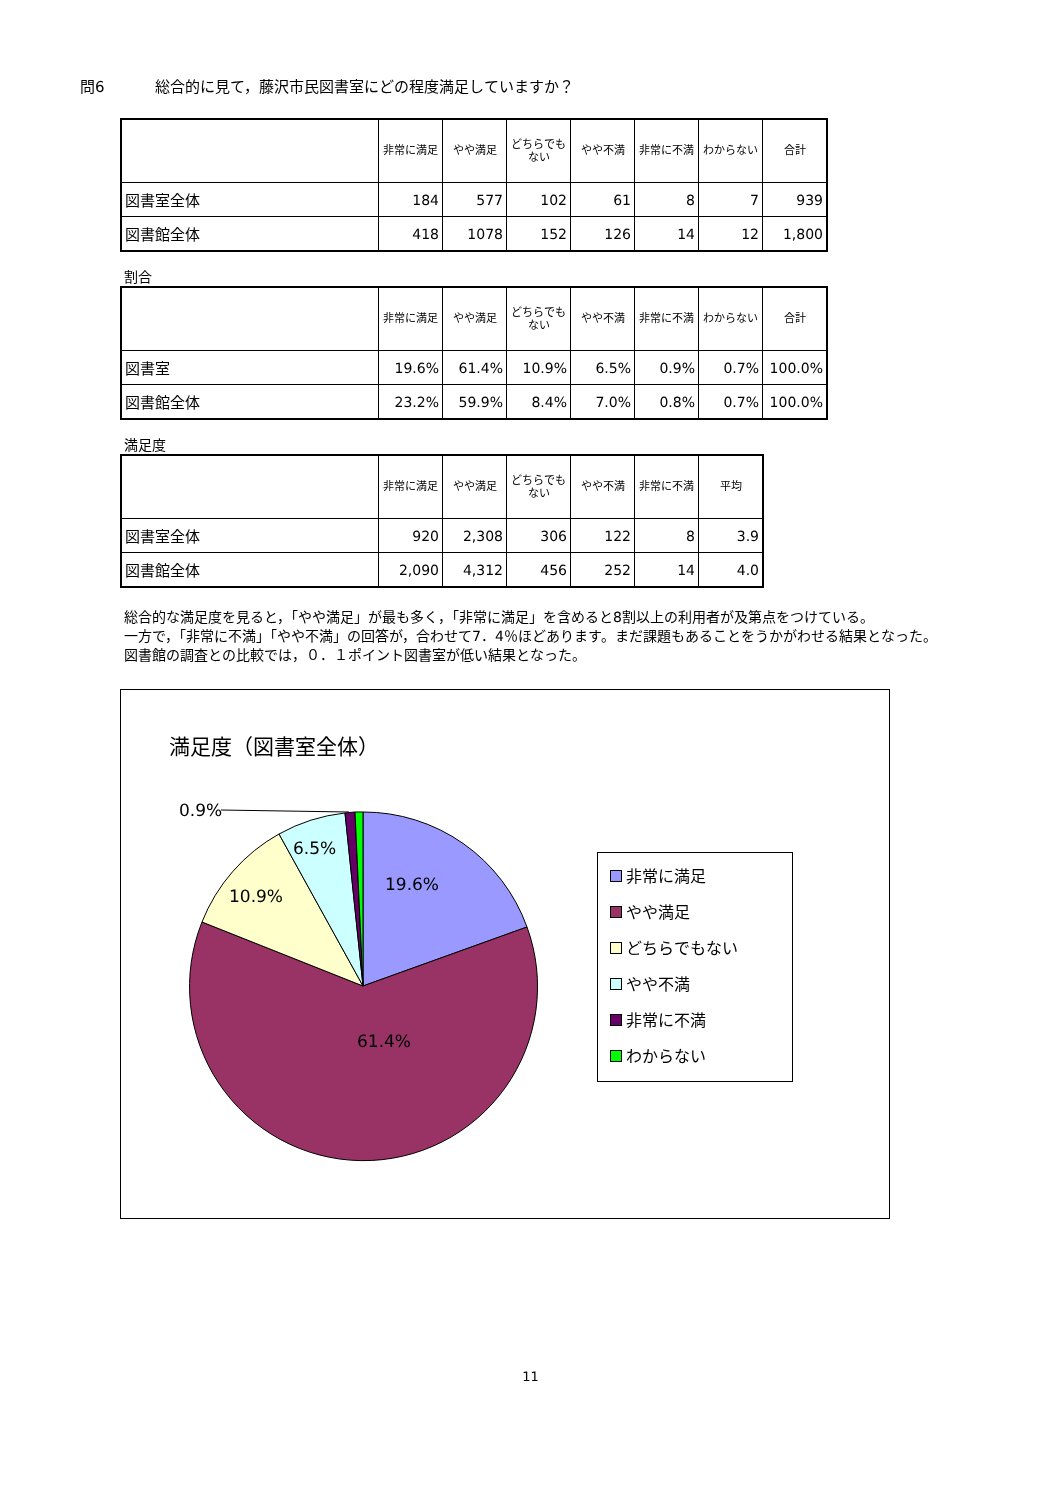問6 総合的に見て，藤沢市民図書室にどの程度満足していますか？
| | 非常に満足 | やや満足 | どちらでもない | やや不満 | 非常に不満 | わからない | 合計 |
| --- | --- | --- | --- | --- | --- | --- | --- |
| 図書室全体 | 184 | 577 | 102 | 61 | 8 | 7 | 939 |
| 図書館全体 | 418 | 1078 | 152 | 126 | 14 | 12 | 1,800 |
割合
| | 非常に満足 | やや満足 | どちらでもない | やや不満 | 非常に不満 | わからない | 合計 |
| --- | --- | --- | --- | --- | --- | --- | --- |
| 図書室 | 19.6% | 61.4% | 10.9% | 6.5% | 0.9% | 0.7% | 100.0% |
| 図書館全体 | 23.2% | 59.9% | 8.4% | 7.0% | 0.8% | 0.7% | 100.0% |
満足度
| | 非常に満足 | やや満足 | どちらでもない | やや不満 | 非常に不満 | 平均 |
| --- | --- | --- | --- | --- | --- | --- |
| 図書室全体 | 920 | 2,308 | 306 | 122 | 8 | 3.9 |
| 図書館全体 | 2,090 | 4,312 | 456 | 252 | 14 | 4.0 |
総合的な満足度を見ると，「やや満足」が最も多く，「非常に満足」を含めると8割以上の利用者が及第点をつけている。
一方で，「非常に不満」「やや不満」の回答が，合わせて7．4％ほどあります。まだ課題もあることをうかがわせる結果となった。
図書館の調査との比較では，０．１ポイント図書室が低い結果となった。
満足度（図書室全体）
0.9%
6.5%
19.6%
10.9%
61.4%
非常に満足
やや満足
どちらでもない
やや不満
非常に不満
わからない
11